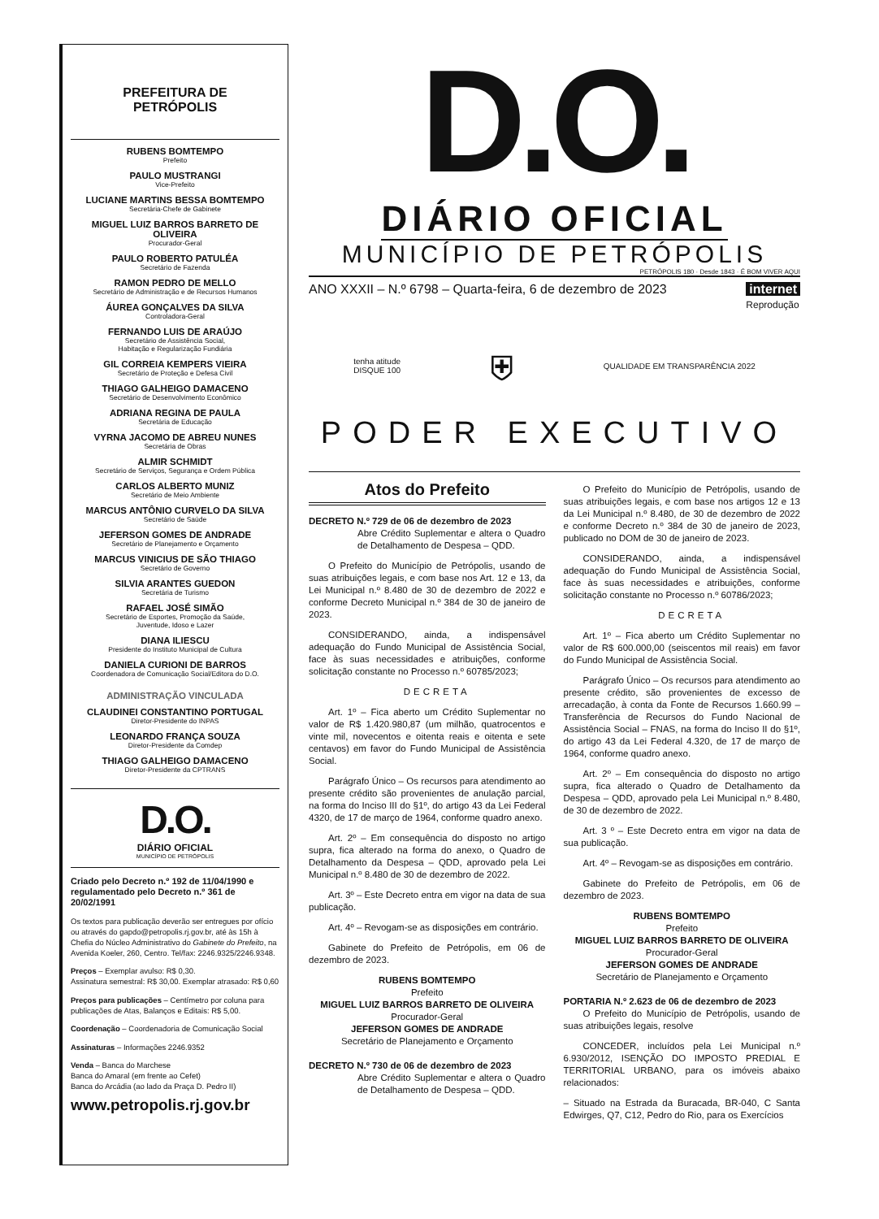PREFEITURA DE
PETRÓPOLIS
RUBENS BOMTEMPO
Prefeito
PAULO MUSTRANGI
Vice-Prefeito
LUCIANE MARTINS BESSA BOMTEMPO
Secretária-Chefe de Gabinete
MIGUEL LUIZ BARROS BARRETO DE OLIVEIRA
Procurador-Geral
PAULO ROBERTO PATULÉA
Secretário de Fazenda
RAMON PEDRO DE MELLO
Secretário de Administração e de Recursos Humanos
ÁUREA GONÇALVES DA SILVA
Controladora-Geral
FERNANDO LUIS DE ARAÚJO
Secretário de Assistência Social,
Habitação e Regularização Fundiária
GIL CORREIA KEMPERS VIEIRA
Secretário de Proteção e Defesa Civil
THIAGO GALHEIGO DAMACENO
Secretário de Desenvolvimento Econômico
ADRIANA REGINA DE PAULA
Secretária de Educação
VYRNA JACOMO DE ABREU NUNES
Secretária de Obras
ALMIR SCHMIDT
Secretário de Serviços, Segurança e Ordem Pública
CARLOS ALBERTO MUNIZ
Secretário de Meio Ambiente
MARCUS ANTÔNIO CURVELO DA SILVA
Secretário de Saúde
JEFERSON GOMES DE ANDRADE
Secretário de Planejamento e Orçamento
MARCUS VINICIUS DE SÃO THIAGO
Secretário de Governo
SILVIA ARANTES GUEDON
Secretária de Turismo
RAFAEL JOSÉ SIMÃO
Secretário de Esportes, Promoção da Saúde,
Juventude, Idoso e Lazer
DIANA ILIESCU
Presidente do Instituto Municipal de Cultura
DANIELA CURIONI DE BARROS
Coordenadora de Comunicação Social/Editora do D.O.
ADMINISTRAÇÃO VINCULADA
CLAUDINEI CONSTANTINO PORTUGAL
Diretor-Presidente do INPAS
LEONARDO FRANÇA SOUZA
Diretor-Presidente da Comdep
THIAGO GALHEIGO DAMACENO
Diretor-Presidente da CPTRANS
D.O.
DIÁRIO OFICIAL
MUNICÍPIO DE PETRÓPOLIS
Criado pelo Decreto n.º 192 de 11/04/1990 e regulamentado pelo Decreto n.º 361 de 20/02/1991
Os textos para publicação deverão ser entregues por ofício ou através do gapdo@petropolis.rj.gov.br, até às 15h à Chefia do Núcleo Administrativo do Gabinete do Prefeito, na Avenida Koeler, 260, Centro. Tel/fax: 2246.9325/2246.9348.
Preços – Exemplar avulso: R$ 0,30.
Assinatura semestral: R$ 30,00. Exemplar atrasado: R$ 0,60
Preços para publicações – Centímetro por coluna para publicações de Atas, Balanços e Editais: R$ 5,00.
Coordenação – Coordenadoria de Comunicação Social
Assinaturas – Informações 2246.9352
Venda – Banca do Marchese
Banca do Amaral (em frente ao Cefet)
Banca do Arcádia (ao lado da Praça D. Pedro II)
www.petropolis.rj.gov.br
D.O.
DIÁRIO OFICIAL
MUNICÍPIO DE PETRÓPOLIS
PETRÓPOLIS 180 · Desde 1843 · É BOM VIVER AQUI
ANO XXXII – N.º 6798 – Quarta-feira, 6 de dezembro de 2023 internet
Reprodução
tenha atitude
DISQUE 100 ⛨ QUALIDADE EM TRANSPARÊNCIA 2022
PODER EXECUTIVO
Atos do Prefeito
DECRETO N.º 729 de 06 de dezembro de 2023
Abre Crédito Suplementar e altera o Quadro de Detalhamento de Despesa – QDD.
O Prefeito do Município de Petrópolis, usando de suas atribuições legais, e com base nos Art. 12 e 13, da Lei Municipal n.º 8.480 de 30 de dezembro de 2022 e conforme Decreto Municipal n.º 384 de 30 de janeiro de 2023.
CONSIDERANDO, ainda, a indispensável adequação do Fundo Municipal de Assistência Social, face às suas necessidades e atribuições, conforme solicitação constante no Processo n.º 60785/2023;
DECRETA
Art. 1º – Fica aberto um Crédito Suplementar no valor de R$ 1.420.980,87 (um milhão, quatrocentos e vinte mil, novecentos e oitenta reais e oitenta e sete centavos) em favor do Fundo Municipal de Assistência Social.
Parágrafo Único – Os recursos para atendimento ao presente crédito são provenientes de anulação parcial, na forma do Inciso III do §1º, do artigo 43 da Lei Federal 4320, de 17 de março de 1964, conforme quadro anexo.
Art. 2º – Em consequência do disposto no artigo supra, fica alterado na forma do anexo, o Quadro de Detalhamento da Despesa – QDD, aprovado pela Lei Municipal n.º 8.480 de 30 de dezembro de 2022.
Art. 3º – Este Decreto entra em vigor na data de sua publicação.
Art. 4º – Revogam-se as disposições em contrário.
Gabinete do Prefeito de Petrópolis, em 06 de dezembro de 2023.
RUBENS BOMTEMPO
Prefeito
MIGUEL LUIZ BARROS BARRETO DE OLIVEIRA
Procurador-Geral
JEFERSON GOMES DE ANDRADE
Secretário de Planejamento e Orçamento
DECRETO N.º 730 de 06 de dezembro de 2023
Abre Crédito Suplementar e altera o Quadro de Detalhamento de Despesa – QDD.
O Prefeito do Município de Petrópolis, usando de suas atribuições legais, e com base nos artigos 12 e 13 da Lei Municipal n.º 8.480, de 30 de dezembro de 2022 e conforme Decreto n.º 384 de 30 de janeiro de 2023, publicado no DOM de 30 de janeiro de 2023.
CONSIDERANDO, ainda, a indispensável adequação do Fundo Municipal de Assistência Social, face às suas necessidades e atribuições, conforme solicitação constante no Processo n.º 60786/2023;
DECRETA
Art. 1º – Fica aberto um Crédito Suplementar no valor de R$ 600.000,00 (seiscentos mil reais) em favor do Fundo Municipal de Assistência Social.
Parágrafo Único – Os recursos para atendimento ao presente crédito, são provenientes de excesso de arrecadação, à conta da Fonte de Recursos 1.660.99 – Transferência de Recursos do Fundo Nacional de Assistência Social – FNAS, na forma do Inciso II do §1º, do artigo 43 da Lei Federal 4.320, de 17 de março de 1964, conforme quadro anexo.
Art. 2º – Em consequência do disposto no artigo supra, fica alterado o Quadro de Detalhamento da Despesa – QDD, aprovado pela Lei Municipal n.º 8.480, de 30 de dezembro de 2022.
Art. 3 º – Este Decreto entra em vigor na data de sua publicação.
Art. 4º – Revogam-se as disposições em contrário.
Gabinete do Prefeito de Petrópolis, em 06 de dezembro de 2023.
RUBENS BOMTEMPO
Prefeito
MIGUEL LUIZ BARROS BARRETO DE OLIVEIRA
Procurador-Geral
JEFERSON GOMES DE ANDRADE
Secretário de Planejamento e Orçamento
PORTARIA N.º 2.623 de 06 de dezembro de 2023
O Prefeito do Município de Petrópolis, usando de suas atribuições legais, resolve
CONCEDER, incluídos pela Lei Municipal n.º 6.930/2012, ISENÇÃO DO IMPOSTO PREDIAL E TERRITORIAL URBANO, para os imóveis abaixo relacionados:
– Situado na Estrada da Buracada, BR-040, C Santa Edwirges, Q7, C12, Pedro do Rio, para os Exercícios